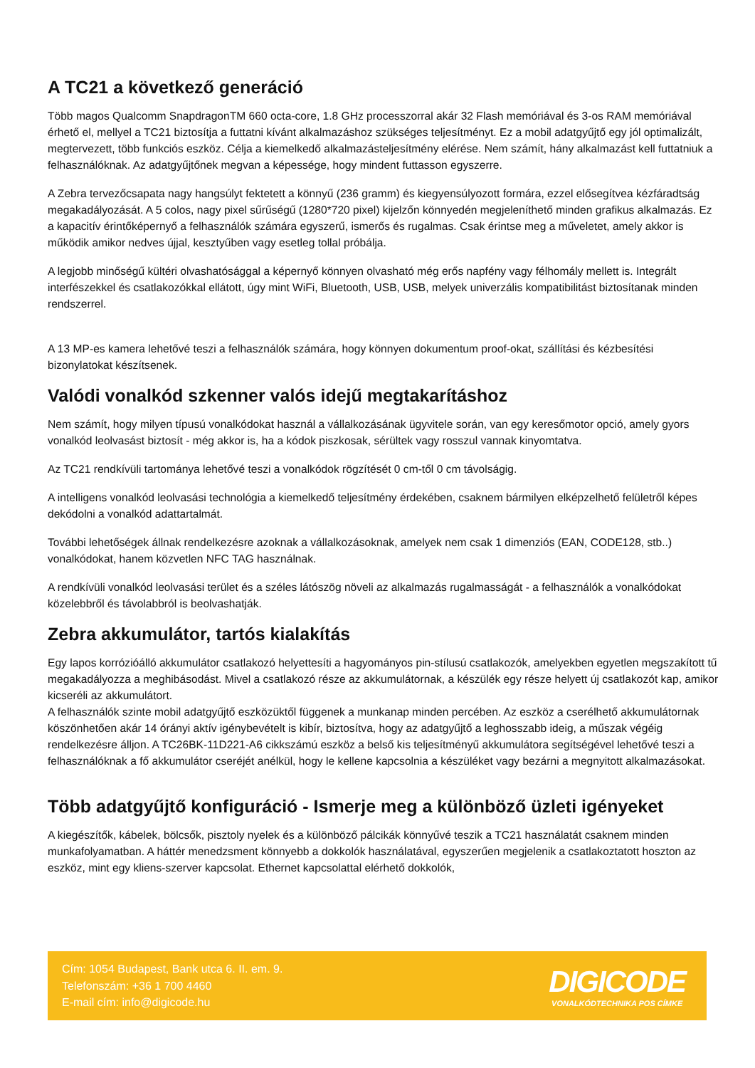A TC21 a következő generáció
Több magos Qualcomm SnapdragonTM 660 octa-core, 1.8 GHz processzorral akár 32 Flash memóriával és 3-os RAM memóriával érhető el, mellyel a TC21 biztosítja a futtatni kívánt alkalmazáshoz szükséges teljesítményt. Ez a mobil adatgyűjtő egy jól optimalizált, megtervezett, több funkciós eszköz. Célja a kiemelkedő alkalmazásteljesítmény elérése. Nem számít, hány alkalmazást kell futtatniuk a felhasználóknak. Az adatgyűjtőnek megvan a képessége, hogy mindent futtasson egyszerre.
A Zebra tervezőcsapata nagy hangsúlyt fektetett a könnyű (236 gramm) és kiegyensúlyozott formára, ezzel elősegítvea kézfáradtság megakadályozását. A 5 colos, nagy pixel sűrűségű (1280*720 pixel) kijelzőn könnyedén megjeleníthető minden grafikus alkalmazás. Ez a kapacitív érintőképernyő a felhasználók számára egyszerű, ismerős és rugalmas. Csak érintse meg a műveletet, amely akkor is működik amikor nedves újjal, kesztyűben vagy esetleg tollal próbálja.
A legjobb minőségű kültéri olvashatósággal a képernyő könnyen olvasható még erős napfény vagy félhomály mellett is. Integrált interfészekkel és csatlakozókkal ellátott, úgy mint WiFi, Bluetooth, USB, USB, melyek univerzális kompatibilitást biztosítanak minden rendszerrel.
A 13 MP-es kamera lehetővé teszi a felhasználók számára, hogy könnyen dokumentum proof-okat, szállítási és kézbesítési bizonylatokat készítsenek.
Valódi vonalkód szkenner valós idejű megtakarításhoz
Nem számít, hogy milyen típusú vonalkódokat használ a vállalkozásának ügyvitele során, van egy keresőmotor opció, amely gyors vonalkód leolvasást biztosít - még akkor is, ha a kódok piszkosak, sérültek vagy rosszul vannak kinyomtatva.
Az TC21 rendkívüli tartománya lehetővé teszi a vonalkódok rögzítését 0 cm-től 0 cm távolságig.
A intelligens vonalkód leolvasási technológia a kiemelkedő teljesítmény érdekében, csaknem bármilyen elképzelhető felületről képes dekódolni a vonalkód adattartalmát.
További lehetőségek állnak rendelkezésre azoknak a vállalkozásoknak, amelyek nem csak 1 dimenziós (EAN, CODE128, stb..) vonalkódokat, hanem közvetlen NFC TAG használnak.
A rendkívüli vonalkód leolvasási terület és a széles látószög növeli az alkalmazás rugalmasságát - a felhasználók a vonalkódokat közelebbről és távolabbról is beolvashatják.
Zebra akkumulátor, tartós kialakítás
Egy lapos korrózióálló akkumulátor csatlakozó helyettesíti a hagyományos pin-stílusú csatlakozók, amelyekben egyetlen megszakított tű megakadályozza a meghibásodást. Mivel a csatlakozó része az akkumulátornak, a készülék egy része helyett új csatlakozót kap, amikor kicseréli az akkumulátort.
A felhasználók szinte mobil adatgyűjtő eszközüktől függenek a munkanap minden percében. Az eszköz a cserélhető akkumulátornak köszönhetően akár 14 órányi aktív igénybevételt is kibír, biztosítva, hogy az adatgyűjtő a leghosszabb ideig, a műszak végéig rendelkezésre álljon. A TC26BK-11D221-A6 cikkszámú eszköz a belső kis teljesítményű akkumulátora segítségével lehetővé teszi a felhasználóknak a fő akkumulátor cseréjét anélkül, hogy le kellene kapcsolnia a készüléket vagy bezárni a megnyitott alkalmazásokat.
Több adatgyűjtő konfiguráció - Ismerje meg a különböző üzleti igényeket
A kiegészítők, kábelek, bölcsők, pisztoly nyelek és a különböző pálcikák könnyűvé teszik a TC21 használatát csaknem minden munkafolyamatban. A háttér menedzsment könnyebb a dokkolók használatával, egyszerűen megjelenik a csatlakoztatott hoszton az eszköz, mint egy kliens-szerver kapcsolat. Ethernet kapcsolattal elérhető dokkolók,
Cím: 1054 Budapest, Bank utca 6. II. em. 9.
Telefonszám: +36 1 700 4460
E-mail cím: info@digicode.hu
DIGICODE
VONALKÓDTECHNIKA POS CÍMKE